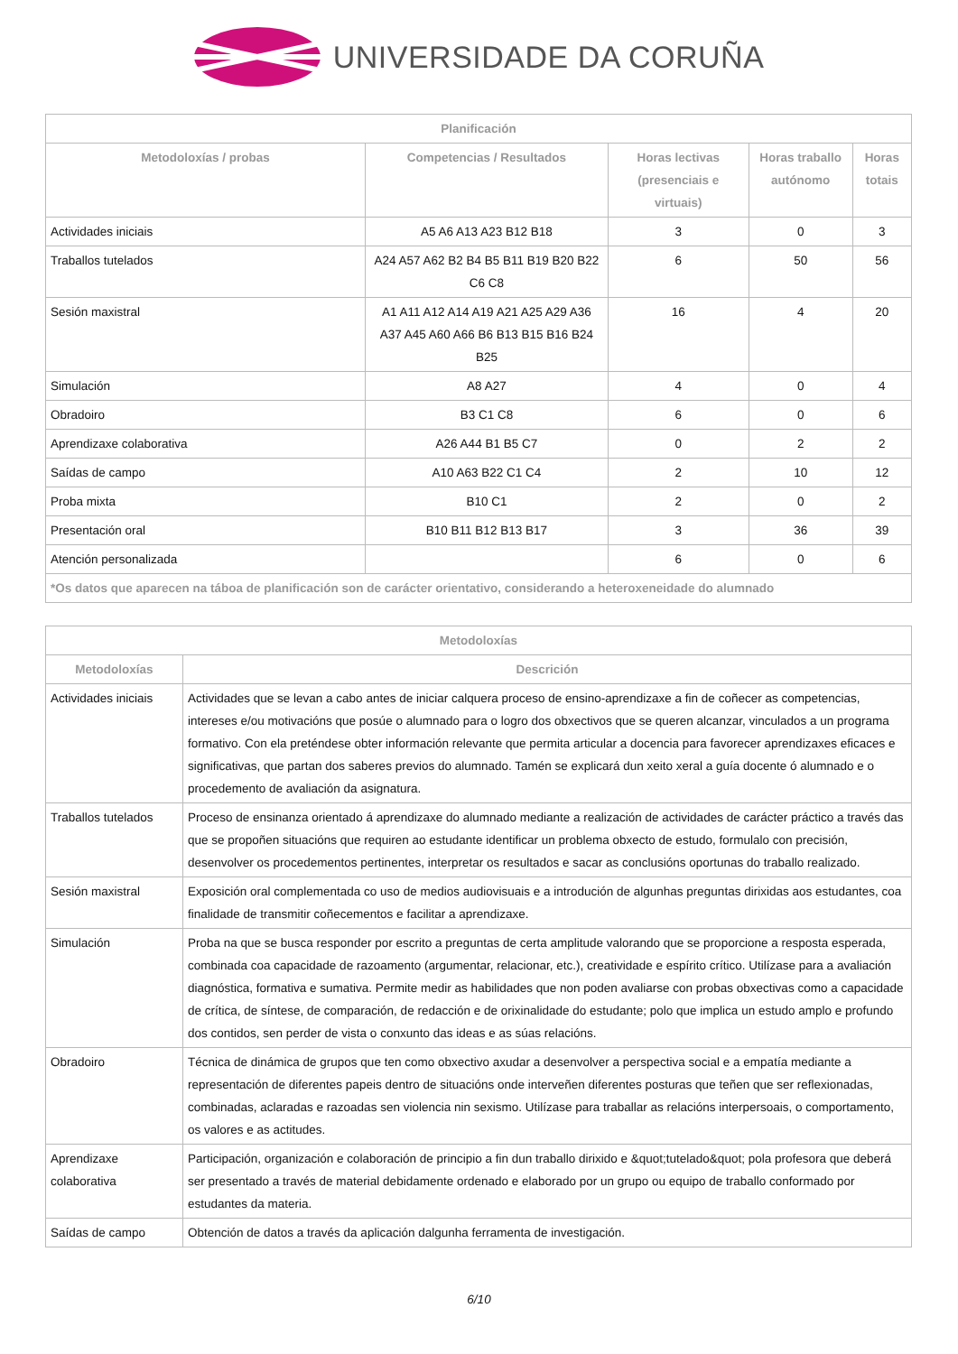UNIVERSIDADE DA CORUÑA
| Planificación | | | | |
| --- | --- | --- | --- | --- |
| Metodoloxías / probas | Competencias / Resultados | Horas lectivas (presenciais e virtuais) | Horas traballo autónomo | Horas totais |
| Actividades iniciais | A5 A6 A13 A23 B12 B18 | 3 | 0 | 3 |
| Traballos tutelados | A24 A57 A62 B2 B4 B5 B11 B19 B20 B22 C6 C8 | 6 | 50 | 56 |
| Sesión maxistral | A1 A11 A12 A14 A19 A21 A25 A29 A36 A37 A45 A60 A66 B6 B13 B15 B16 B24 B25 | 16 | 4 | 20 |
| Simulación | A8 A27 | 4 | 0 | 4 |
| Obradoiro | B3 C1 C8 | 6 | 0 | 6 |
| Aprendizaxe colaborativa | A26 A44 B1 B5 C7 | 0 | 2 | 2 |
| Saídas de campo | A10 A63 B22 C1 C4 | 2 | 10 | 12 |
| Proba mixta | B10 C1 | 2 | 0 | 2 |
| Presentación oral | B10 B11 B12 B13 B17 | 3 | 36 | 39 |
| Atención personalizada | | 6 | 0 | 6 |
| *Os datos que aparecen na táboa de planificación son de carácter orientativo, considerando a heteroxeneidade do alumnado | | | | |
| Metodoloxías | |
| --- | --- |
| Metodoloxías | Descrición |
| Actividades iniciais | Actividades que se levan a cabo antes de iniciar calquera proceso de ensino-aprendizaxe a fin de coñecer as competencias, intereses e/ou motivacións que posúe o alumnado para o logro dos obxectivos que se queren alcanzar, vinculados a un programa formativo. Con ela preténdese obter información relevante que permita articular a docencia para favorecer aprendizaxes eficaces e significativas, que partan dos saberes previos do alumnado. Tamén se explicará dun xeito xeral a guía docente ó alumnado e o procedemento de avaliación da asignatura. |
| Traballos tutelados | Proceso de ensinanza orientado á aprendizaxe do alumnado mediante a realización de actividades de carácter práctico a través das que se propoñen situacións que requiren ao estudante identificar un problema obxecto de estudo, formulalo con precisión, desenvolver os procedementos pertinentes, interpretar os resultados e sacar as conclusións oportunas do traballo realizado. |
| Sesión maxistral | Exposición oral complementada co uso de medios audiovisuais e a introdución de algunhas preguntas dirixidas aos estudantes, coa finalidade de transmitir coñecementos e facilitar a aprendizaxe. |
| Simulación | Proba na que se busca responder por escrito a preguntas de certa amplitude valorando que se proporcione a resposta esperada, combinada coa capacidade de razoamento (argumentar, relacionar, etc.), creatividade e espírito crítico. Utilízase para a avaliación diagnóstica, formativa e sumativa. Permite medir as habilidades que non poden avaliarse con probas obxectivas como a capacidade de crítica, de síntese, de comparación, de redacción e de orixinalidade do estudante; polo que implica un estudo amplo e profundo dos contidos, sen perder de vista o conxunto das ideas e as súas relacións. |
| Obradoiro | Técnica de dinámica de grupos que ten como obxectivo axudar a desenvolver a perspectiva social e a empatía mediante a representación de diferentes papeis dentro de situacións onde interveñen diferentes posturas que teñen que ser reflexionadas, combinadas, aclaradas e razoadas sen violencia nin sexismo. Utilízase para traballar as relacións interpersoais, o comportamento, os valores e as actitudes. |
| Aprendizaxe colaborativa | Participación, organización e colaboración de principio a fin dun traballo dirixido e &quot;tutelado&quot; pola profesora que deberá ser presentado a través de material debidamente ordenado e elaborado por un grupo ou equipo de traballo conformado por estudantes da materia. |
| Saídas de campo | Obtención de datos a través da aplicación dalgunha ferramenta de investigación. |
6/10